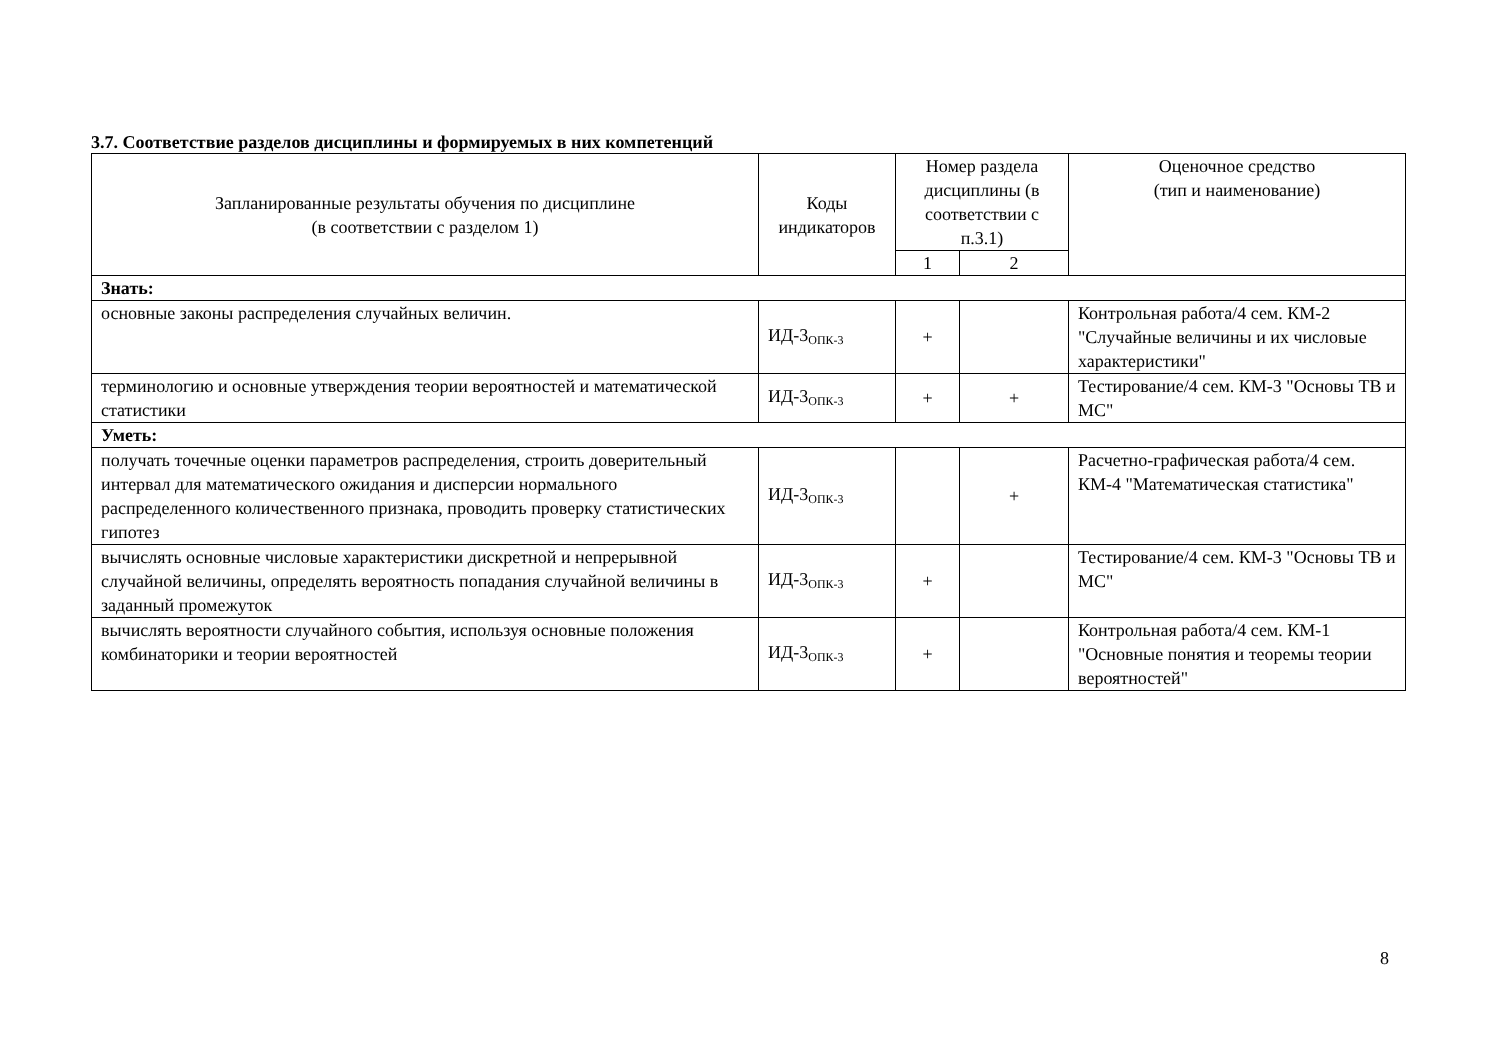3.7. Соответствие разделов дисциплины и формируемых в них компетенций
| Запланированные результаты обучения по дисциплине (в соответствии с разделом 1) | Коды индикаторов | Номер раздела дисциплины (в соответствии с п.3.1) | | Оценочное средство (тип и наименование) |
| --- | --- | --- | --- | --- |
| | | 1 | 2 | |
| Знать: | | | | |
| основные законы распределения случайных величин. | ИД-3<sub>ОПК-3</sub> | + | | Контрольная работа/4 сем. КМ-2 "Случайные величины и их числовые характеристики" |
| терминологию и основные утверждения теории вероятностей и математической статистики | ИД-3<sub>ОПК-3</sub> | + | + | Тестирование/4 сем. КМ-3 "Основы ТВ и МС" |
| Уметь: | | | | |
| получать точечные оценки параметров распределения, строить доверительный интервал для математического ожидания и дисперсии нормального распределенного количественного признака, проводить проверку статистических гипотез | ИД-3<sub>ОПК-3</sub> | | + | Расчетно-графическая работа/4 сем. КМ-4 "Математическая статистика" |
| вычислять основные числовые характеристики дискретной и непрерывной случайной величины, определять вероятность попадания случайной величины в заданный промежуток | ИД-3<sub>ОПК-3</sub> | + | | Тестирование/4 сем. КМ-3 "Основы ТВ и МС" |
| вычислять вероятности случайного события, используя основные положения комбинаторики и теории вероятностей | ИД-3<sub>ОПК-3</sub> | + | | Контрольная работа/4 сем. КМ-1 "Основные понятия и теоремы теории вероятностей" |
8